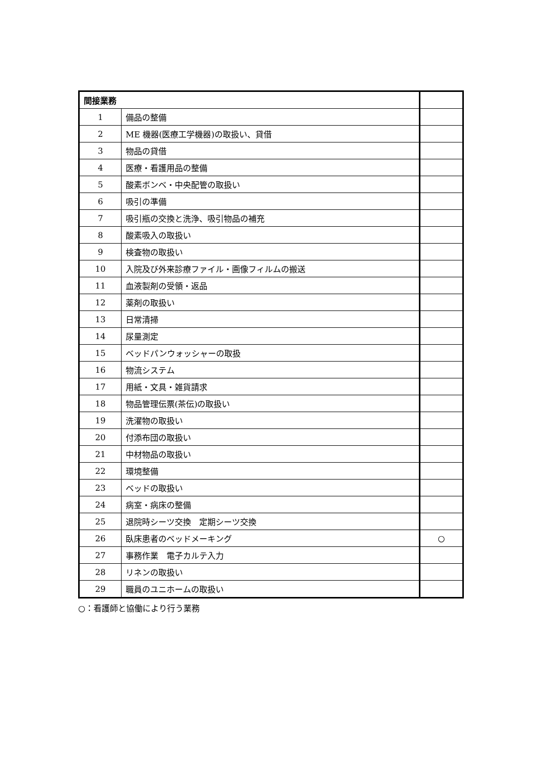| 間接業務 | | |
| 1 | 備品の整備 | |
| 2 | ME 機器(医療工学機器)の取扱い、貸借 | |
| 3 | 物品の貸借 | |
| 4 | 医療・看護用品の整備 | |
| 5 | 酸素ボンベ・中央配管の取扱い | |
| 6 | 吸引の準備 | |
| 7 | 吸引瓶の交換と洗浄、吸引物品の補充 | |
| 8 | 酸素吸入の取扱い | |
| 9 | 検査物の取扱い | |
| 10 | 入院及び外来診療ファイル・画像フィルムの搬送 | |
| 11 | 血液製剤の受領・返品 | |
| 12 | 薬剤の取扱い | |
| 13 | 日常清掃 | |
| 14 | 尿量測定 | |
| 15 | ベッドパンウォッシャーの取扱 | |
| 16 | 物流システム | |
| 17 | 用紙・文具・雑貨請求 | |
| 18 | 物品管理伝票(茶伝)の取扱い | |
| 19 | 洗濯物の取扱い | |
| 20 | 付添布団の取扱い | |
| 21 | 中材物品の取扱い | |
| 22 | 環境整備 | |
| 23 | ベッドの取扱い | |
| 24 | 病室・病床の整備 | |
| 25 | 退院時シーツ交換 定期シーツ交換 | |
| 26 | 臥床患者のベッドメーキング | ○ |
| 27 | 事務作業 電子カルテ入力 | |
| 28 | リネンの取扱い | |
| 29 | 職員のユニホームの取扱い | |
○：看護師と協働により行う業務